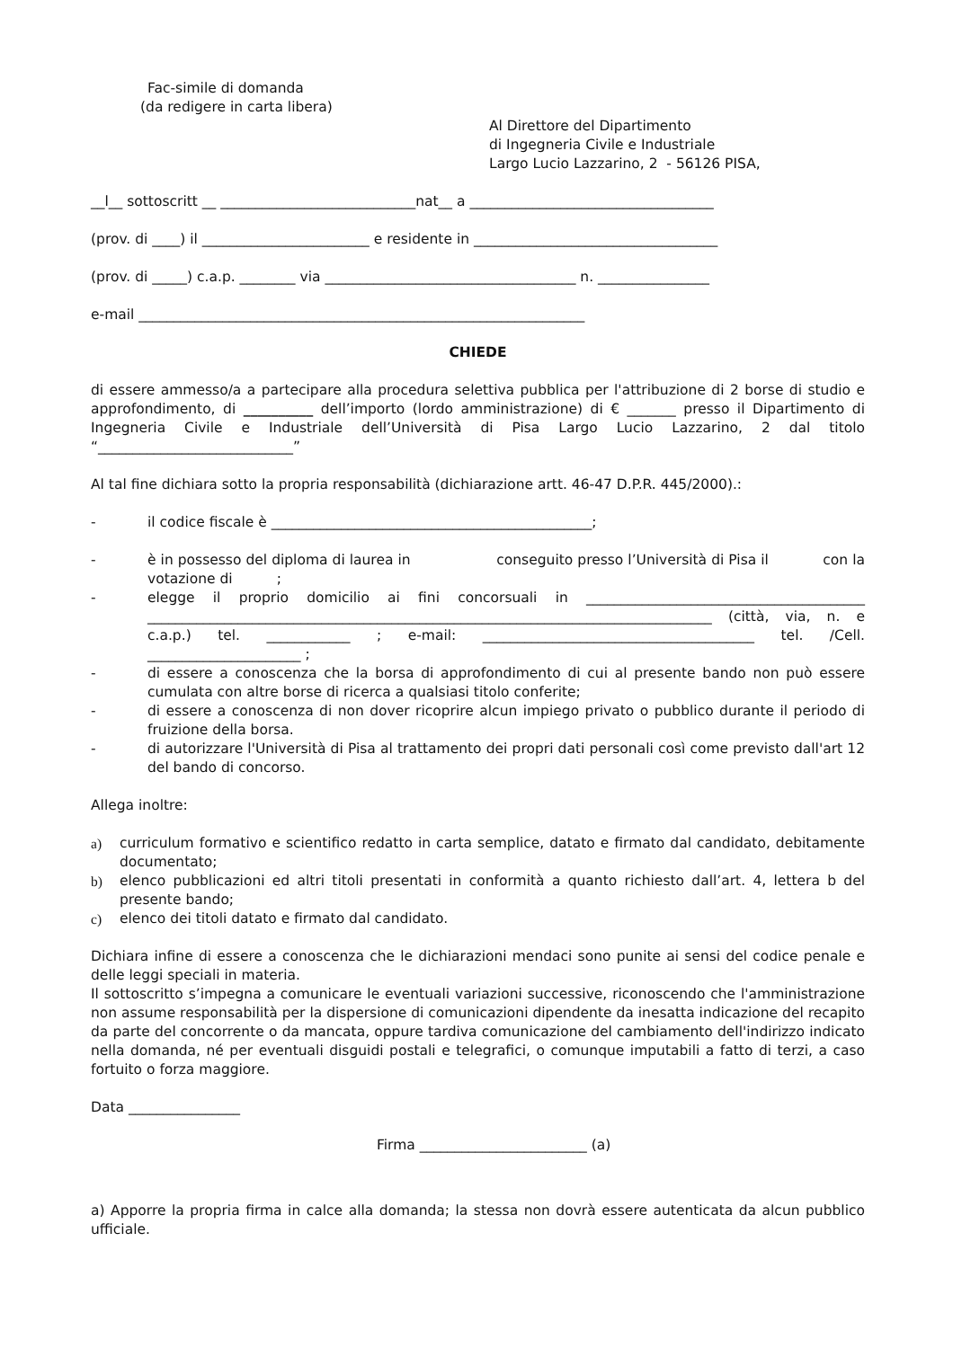Fac-simile di domanda
(da redigere in carta libera)
Al Direttore del Dipartimento
di Ingegneria Civile e Industriale
Largo Lucio Lazzarino, 2 - 56126 PISA,
__l__ sottoscritt __ ____________________________nat__ a ___________________________________
(prov. di ____) il ________________________ e residente in ___________________________________
(prov. di _____) c.a.p. ________ via ____________________________________ n. ________________
e-mail ________________________________________________________________
CHIEDE
di essere ammesso/a a partecipare alla procedura selettiva pubblica per l'attribuzione di 2 borse di studio e approfondimento, di __________ dell’importo (lordo amministrazione) di € _______ presso il Dipartimento di Ingegneria Civile e Industriale dell’Università di Pisa Largo Lucio Lazzarino, 2 dal titolo “____________________________”
Al tal fine dichiara sotto la propria responsabilità (dichiarazione artt. 46-47 D.P.R. 445/2000).:
- il codice fiscale è ______________________________________________;
- è in possesso del diploma di laurea in conseguito presso l’Università di Pisa il con la votazione di ;
- elegge il proprio domicilio ai fini concorsuali in ________________________________________ _________________________________________________________________________________ (città, via, n. e c.a.p.) tel. ____________ ; e-mail: _______________________________________ tel. /Cell. ______________________ ;
- di essere a conoscenza che la borsa di approfondimento di cui al presente bando non può essere cumulata con altre borse di ricerca a qualsiasi titolo conferite;
- di essere a conoscenza di non dover ricoprire alcun impiego privato o pubblico durante il periodo di fruizione della borsa.
- di autorizzare l'Università di Pisa al trattamento dei propri dati personali così come previsto dall'art 12 del bando di concorso.
Allega inoltre:
a) curriculum formativo e scientifico redatto in carta semplice, datato e firmato dal candidato, debitamente documentato;
b) elenco pubblicazioni ed altri titoli presentati in conformità a quanto richiesto dall’art. 4, lettera b del presente bando;
c) elenco dei titoli datato e firmato dal candidato.
Dichiara infine di essere a conoscenza che le dichiarazioni mendaci sono punite ai sensi del codice penale e delle leggi speciali in materia.
Il sottoscritto s’impegna a comunicare le eventuali variazioni successive, riconoscendo che l'amministrazione non assume responsabilità per la dispersione di comunicazioni dipendente da inesatta indicazione del recapito da parte del concorrente o da mancata, oppure tardiva comunicazione del cambiamento dell'indirizzo indicato nella domanda, né per eventuali disguidi postali e telegrafici, o comunque imputabili a fatto di terzi, a caso fortuito o forza maggiore.
Data ________________
Firma ________________________ (a)
a) Apporre la propria firma in calce alla domanda; la stessa non dovrà essere autenticata da alcun pubblico ufficiale.